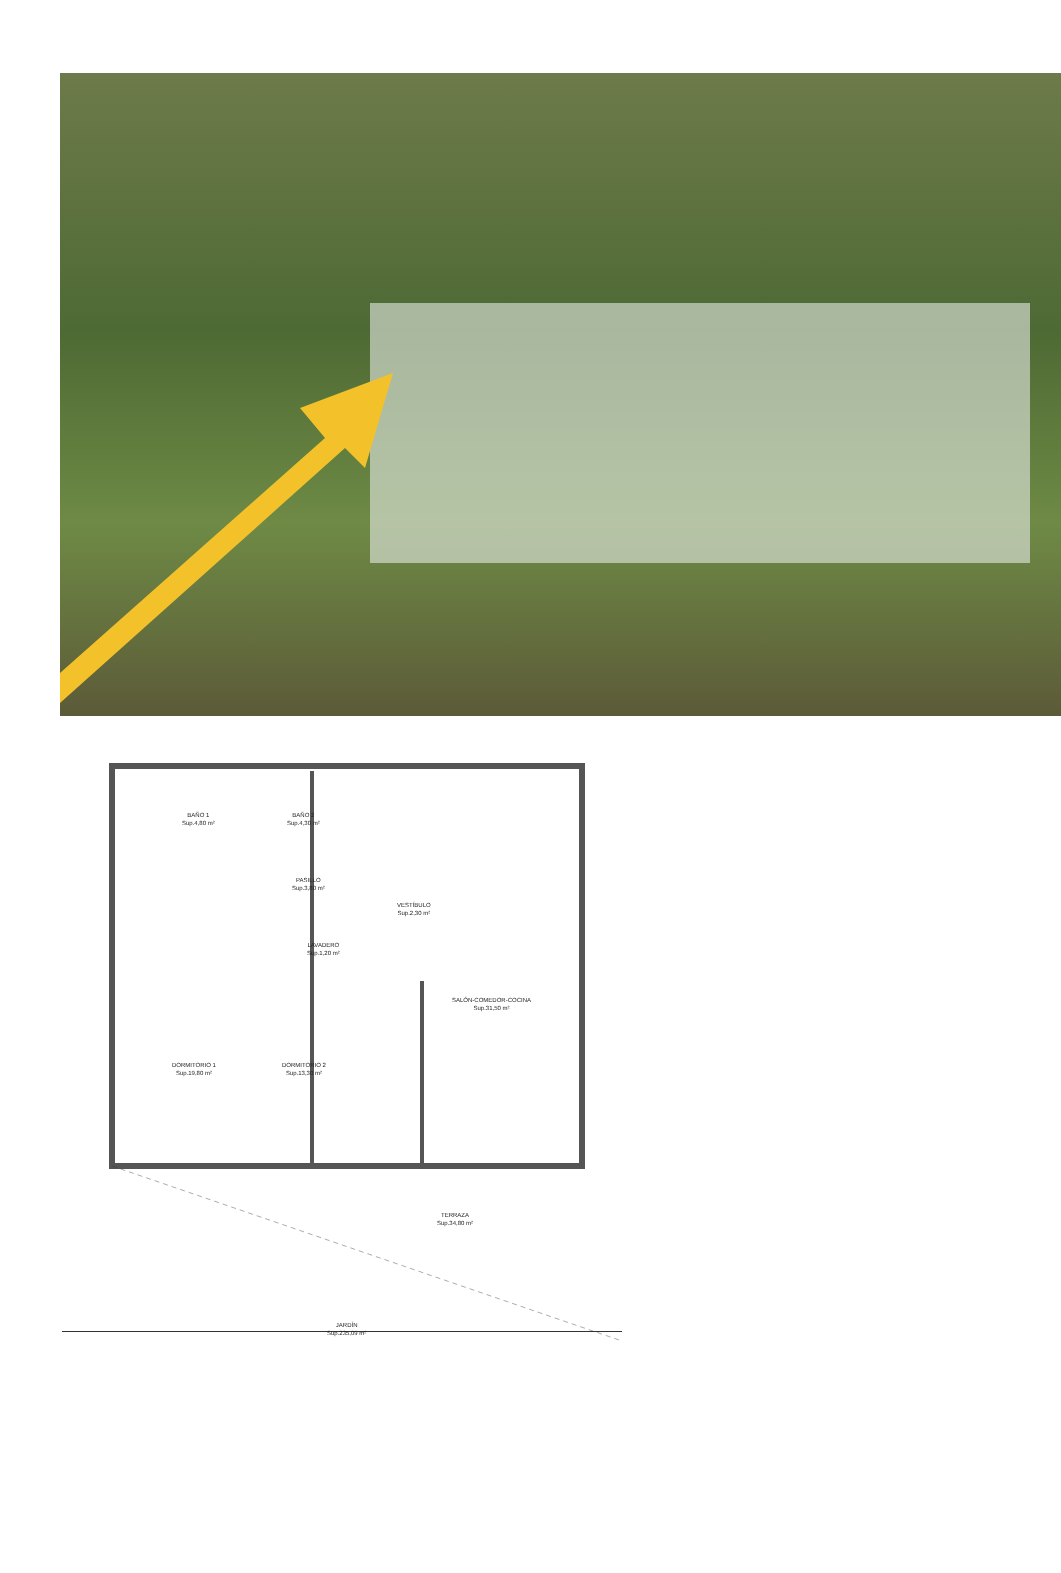BAÑO 1
Sup.4,80 m²
BAÑO 2
Sup.4,30 m²
PASILLO
Sup.3,80 m²
VESTÍBULO
Sup.2,30 m²
LAVADERO
Sup.1,20 m²
SALÓN-COMEDOR-COCINA
Sup.31,50 m²
DORMITORIO 1
Sup.19,80 m²
DORMITORIO 2
Sup.13,30 m²
TERRAZA
Sup.34,80 m²
JARDÍN
Sup.235,09 m²